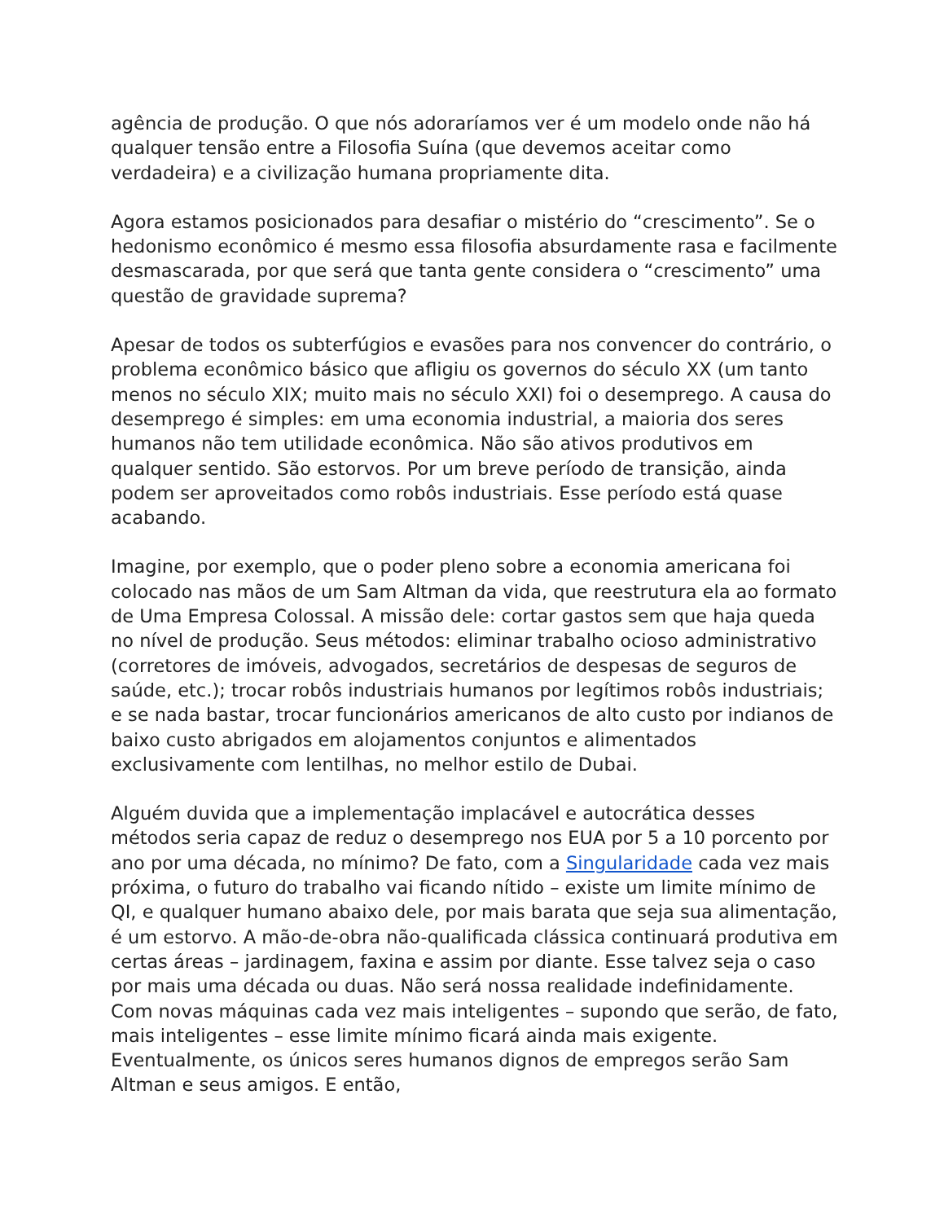agência de produção. O que nós adoraríamos ver é um modelo onde não há qualquer tensão entre a Filosofia Suína (que devemos aceitar como verdadeira) e a civilização humana propriamente dita.
Agora estamos posicionados para desafiar o mistério do “crescimento”. Se o hedonismo econômico é mesmo essa filosofia absurdamente rasa e facilmente desmascarada, por que será que tanta gente considera o “crescimento” uma questão de gravidade suprema?
Apesar de todos os subterfúgios e evasões para nos convencer do contrário, o problema econômico básico que afligiu os governos do século XX (um tanto menos no século XIX; muito mais no século XXI) foi o desemprego. A causa do desemprego é simples: em uma economia industrial, a maioria dos seres humanos não tem utilidade econômica. Não são ativos produtivos em qualquer sentido. São estorvos. Por um breve período de transição, ainda podem ser aproveitados como robôs industriais. Esse período está quase acabando.
Imagine, por exemplo, que o poder pleno sobre a economia americana foi colocado nas mãos de um Sam Altman da vida, que reestrutura ela ao formato de Uma Empresa Colossal. A missão dele: cortar gastos sem que haja queda no nível de produção. Seus métodos: eliminar trabalho ocioso administrativo (corretores de imóveis, advogados, secretários de despesas de seguros de saúde, etc.); trocar robôs industriais humanos por legítimos robôs industriais; e se nada bastar, trocar funcionários americanos de alto custo por indianos de baixo custo abrigados em alojamentos conjuntos e alimentados exclusivamente com lentilhas, no melhor estilo de Dubai.
Alguém duvida que a implementação implacável e autocrática desses métodos seria capaz de reduz o desemprego nos EUA por 5 a 10 porcento por ano por uma década, no mínimo? De fato, com a Singularidade cada vez mais próxima, o futuro do trabalho vai ficando nítido – existe um limite mínimo de QI, e qualquer humano abaixo dele, por mais barata que seja sua alimentação, é um estorvo. A mão-de-obra não-qualificada clássica continuará produtiva em certas áreas – jardinagem, faxina e assim por diante. Esse talvez seja o caso por mais uma década ou duas. Não será nossa realidade indefinidamente. Com novas máquinas cada vez mais inteligentes – supondo que serão, de fato, mais inteligentes – esse limite mínimo ficará ainda mais exigente. Eventualmente, os únicos seres humanos dignos de empregos serão Sam Altman e seus amigos. E então,